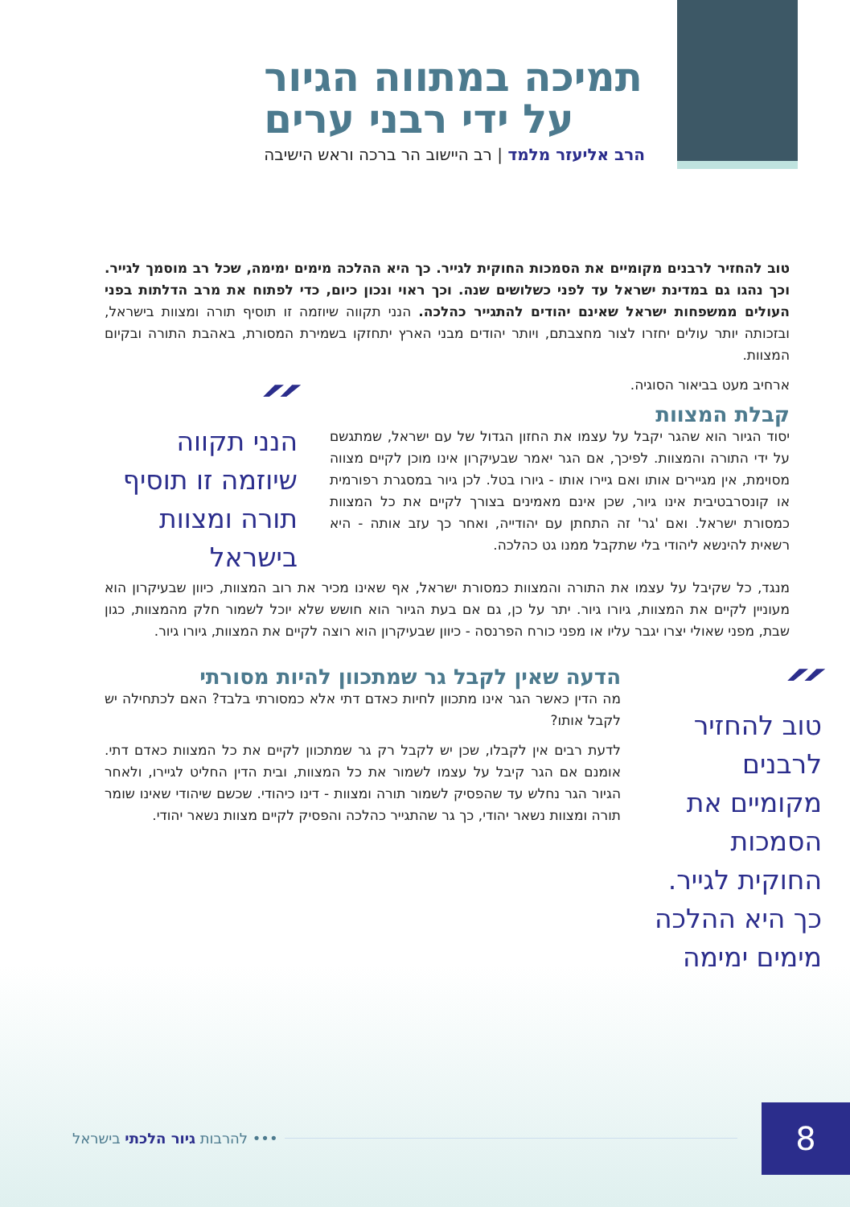תמיכה במתווה הגיור
על ידי רבני ערים
הרב אליעזר מלמד | רב היישוב הר ברכה וראש הישיבה
טוב להחזיר לרבנים מקומיים את הסמכות החוקית לגייר. כך היא ההלכה מימים ימימה, שכל רב מוסמך לגייר. וכך נהגו גם במדינת ישראל עד לפני כשלושים שנה. וכך ראוי ונכון כיום, כדי לפתוח את מרב הדלתות בפני העולים ממשפחות ישראל שאינם יהודים להתגייר כהלכה. הנני תקווה שיוזמה זו תוסיף תורה ומצוות בישראל, ובזכותה יותר עולים יחזרו לצור מחצבתם, ויותר יהודים מבני הארץ יתחזקו בשמירת המסורת, באהבת התורה ובקיום המצוות.
ארחיב מעט בביאור הסוגיה.
קבלת המצוות
יסוד הגיור הוא שהגר יקבל על עצמו את החזון הגדול של עם ישראל, שמתגשם על ידי התורה והמצוות. לפיכך, אם הגר יאמר שבעיקרון אינו מוכן לקיים מצווה מסוימת, אין מגיירים אותו ואם גיירו אותו - גיורו בטל. לכן גיור במסגרת רפורמית או קונסרבטיבית אינו גיור, שכן אינם מאמינים בצורך לקיים את כל המצוות כמסורת ישראל. ואם 'גר' זה התחתן עם יהודייה, ואחר כך עזב אותה - היא רשאית להינשא ליהודי בלי שתקבל ממנו גט כהלכה.
״
הנני תקווה שיוזמה זו תוסיף תורה ומצוות בישראל
מנגד, כל שקיבל על עצמו את התורה והמצוות כמסורת ישראל, אף שאינו מכיר את רוב המצוות, כיוון שבעיקרון הוא מעוניין לקיים את המצוות, גיורו גיור. יתר על כן, גם אם בעת הגיור הוא חושש שלא יוכל לשמור חלק מהמצוות, כגון שבת, מפני שאולי יצרו יגבר עליו או מפני כורח הפרנסה - כיוון שבעיקרון הוא רוצה לקיים את המצוות, גיורו גיור.
״
טוב להחזיר לרבנים מקומיים את הסמכות החוקית לגייר. כך היא ההלכה מימים ימימה
הדעה שאין לקבל גר שמתכוון להיות מסורתי
מה הדין כאשר הגר אינו מתכוון לחיות כאדם דתי אלא כמסורתי בלבד? האם לכתחילה יש לקבל אותו?
לדעת רבים אין לקבלו, שכן יש לקבל רק גר שמתכוון לקיים את כל המצוות כאדם דתי. אומנם אם הגר קיבל על עצמו לשמור את כל המצוות, ובית הדין החליט לגיירו, ולאחר הגיור הגר נחלש עד שהפסיק לשמור תורה ומצוות - דינו כיהודי. שכשם שיהודי שאינו שומר תורה ומצוות נשאר יהודי, כך גר שהתגייר כהלכה והפסיק לקיים מצוות נשאר יהודי.
••• להרבות גיור הלכתי בישראל 8